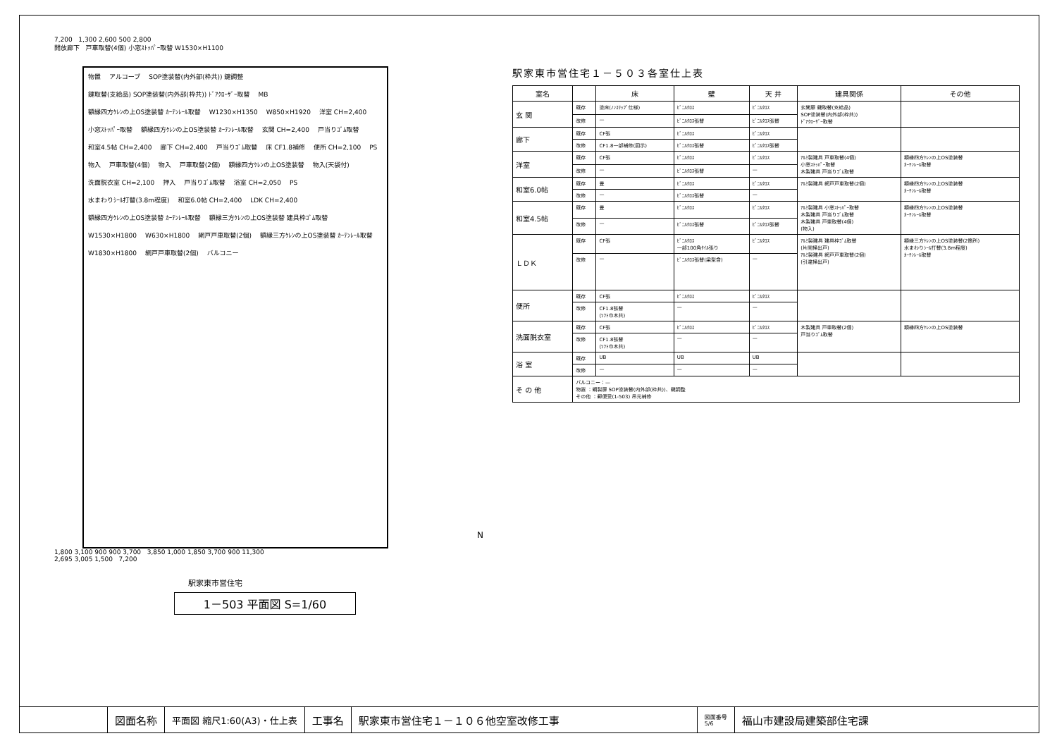7,200 1,300 2,600 500 2,800
開放廊下 戸車取替(4個) 小窓ｽﾄｯﾊﾟｰ取替 W1530×H1100
物置 アルコーブ SOP塗装替(内外部(枠共)) 鍵調整 鍵取替(支給品) SOP塗装替(内外部(枠共)) ﾄﾞｱｸﾛｰｻﾞｰ取替 MB 額縁四方ｹﾚﾝの上OS塗装替 ｶｰﾃﾝﾚｰﾙ取替 W1230×H1350 W850×H1920 洋室 CH=2,400 小窓ｽﾄｯﾊﾟｰ取替 額縁四方ｹﾚﾝの上OS塗装替 ｶｰﾃﾝﾚｰﾙ取替 玄関 CH=2,400 戸当りｺﾞﾑ取替 和室4.5帖 CH=2,400 廊下 CH=2,400 戸当りｺﾞﾑ取替 床 CF1.8補修 便所 CH=2,100 PS 物入 戸車取替(4個) 物入 戸車取替(2個) 額縁四方ｹﾚﾝの上OS塗装替 物入(天袋付) 洗面脱衣室 CH=2,100 押入 戸当りｺﾞﾑ取替 浴室 CH=2,050 PS 水まわりｼｰﾙ打替(3.8m程度) 和室6.0帖 CH=2,400 LDK CH=2,400 額縁四方ｹﾚﾝの上OS塗装替 ｶｰﾃﾝﾚｰﾙ取替 額縁三方ｹﾚﾝの上OS塗装替 建具枠ｺﾞﾑ取替 W1530×H1800 W630×H1800 網戸戸車取替(2個) 額縁三方ｹﾚﾝの上OS塗装替 ｶｰﾃﾝﾚｰﾙ取替 W1830×H1800 網戸戸車取替(2個) バルコニー
1,800 3,100 900 900 3,700 3,850 1,000 1,850 3,700 900 11,300
2,695 3,005 1,500 7,200
駅家東市営住宅
1－503 平面図 S=1/60
N
駅家東市営住宅１－５０３各室仕上表
| 室名 | | 床 | 壁 | 天 井 | 建具関係 | その他 |
| --- | --- | --- | --- | --- | --- | --- |
| 玄 関 | 既存 | 塗床(ﾉﾝｽﾘｯﾌﾟ仕様) | ﾋﾞﾆﾙｸﾛｽ | ﾋﾞﾆﾙｸﾛｽ | 玄関扉 鍵取替(支給品) SOP塗装替(内外部(枠共)) ﾄﾞｱｸﾛｰｻﾞｰ取替 | |
| | 改修 | — | ﾋﾞﾆﾙｸﾛｽ張替 | ﾋﾞﾆﾙｸﾛｽ張替 | | |
| 廊下 | 既存 | CF張 | ﾋﾞﾆﾙｸﾛｽ | ﾋﾞﾆﾙｸﾛｽ | | |
| | 改修 | CF1.8一部補修(図示) | ﾋﾞﾆﾙｸﾛｽ張替 | ﾋﾞﾆﾙｸﾛｽ張替 | | |
| 洋室 | 既存 | CF張 | ﾋﾞﾆﾙｸﾛｽ | ﾋﾞﾆﾙｸﾛｽ | ｱﾙﾐ製建具 戸車取替(4個) 小窓ｽﾄｯﾊﾟｰ取替 木製建具 戸当りｺﾞﾑ取替 | 額縁四方ｹﾚﾝの上OS塗装替 ｶｰﾃﾝﾚｰﾙ取替 |
| | 改修 | — | ﾋﾞﾆﾙｸﾛｽ張替 | — | | |
| 和室6.0帖 | 既存 | 畳 | ﾋﾞﾆﾙｸﾛｽ | ﾋﾞﾆﾙｸﾛｽ | ｱﾙﾐ製建具 網戸戸車取替(2個) | 額縁四方ｹﾚﾝの上OS塗装替 ｶｰﾃﾝﾚｰﾙ取替 |
| | 改修 | — | ﾋﾞﾆﾙｸﾛｽ張替 | — | | |
| 和室4.5帖 | 既存 | 畳 | ﾋﾞﾆﾙｸﾛｽ | ﾋﾞﾆﾙｸﾛｽ | ｱﾙﾐ製建具 小窓ｽﾄｯﾊﾟｰ取替 木製建具 戸当りｺﾞﾑ取替 木製建具 戸車取替(4個) (物入) | 額縁四方ｹﾚﾝの上OS塗装替 ｶｰﾃﾝﾚｰﾙ取替 |
| | 改修 | — | ﾋﾞﾆﾙｸﾛｽ張替 | ﾋﾞﾆﾙｸﾛｽ張替 | | |
| ＬＤＫ | 既存 | CF張 | ﾋﾞﾆﾙｸﾛｽ 一部100角ﾀｲﾙ張り | ﾋﾞﾆﾙｸﾛｽ | ｱﾙﾐ製建具 建具枠ｺﾞﾑ取替 (片開掃出戸) ｱﾙﾐ製建具 網戸戸車取替(2個) (引違掃出戸) | 額縁三方ｹﾚﾝの上OS塗装替(2箇所) 水まわりｼｰﾙ打替(3.8m程度) ｶｰﾃﾝﾚｰﾙ取替 |
| | 改修 | — | ﾋﾞﾆﾙｸﾛｽ張替(梁型含) | — | | |
| 便所 | 既存 | CF張 | ﾋﾞﾆﾙｸﾛｽ | ﾋﾞﾆﾙｸﾛｽ | | |
| | 改修 | CF1.8張替 (ｿﾌﾄ巾木共) | — | — | | |
| 洗面脱衣室 | 既存 | CF張 | ﾋﾞﾆﾙｸﾛｽ | ﾋﾞﾆﾙｸﾛｽ | 木製建具 戸車取替(2個) 戸当りｺﾞﾑ取替 | 額縁四方ｹﾚﾝの上OS塗装替 |
| | 改修 | CF1.8張替 (ｿﾌﾄ巾木共) | — | — | | |
| 浴 室 | 既存 | UB | UB | UB | | |
| | 改修 | — | — | — | | |
| そ の 他 | バルコニー：— 物置 ：鋼製扉 SOP塗装替(内外部(枠共))、鍵調整 その他 ：郵便受(1-503) 吊元補修 | | | | | |
図面名称
平面図 縮尺1:60(A3)・仕上表
工事名 駅家東市営住宅１－１０６他空室改修工事
図面番号
5/6
福山市建設局建築部住宅課